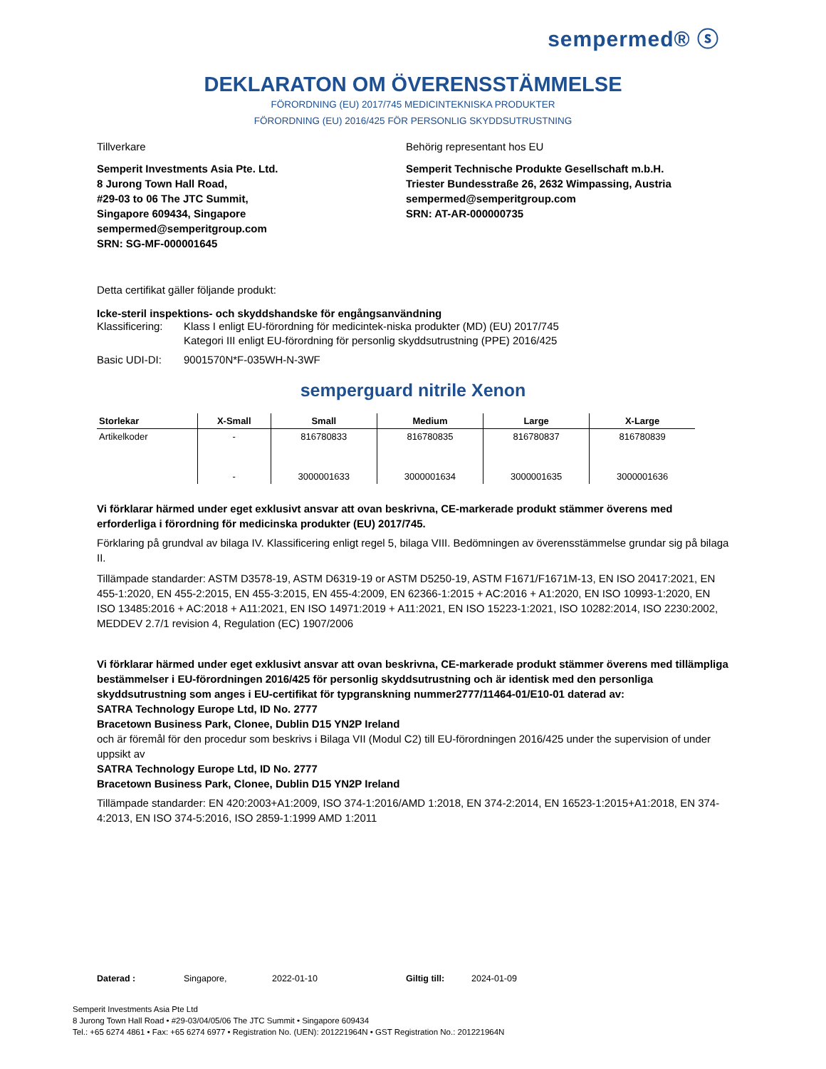sempermed® ⓢ
DEKLARATON OM ÖVERENSSTÄMMELSE
FÖRORDNING (EU) 2017/745 MEDICINTEKNISKA PRODUKTER
FÖRORDNING (EU) 2016/425 FÖR PERSONLIG SKYDDSUTRUSTNING
Tillverkare Behörig representant hos EU
Semperit Investments Asia Pte. Ltd.
8 Jurong Town Hall Road,
#29-03 to 06 The JTC Summit,
Singapore 609434, Singapore
sempermed@semperitgroup.com
SRN: SG-MF-000001645
Semperit Technische Produkte Gesellschaft m.b.H.
Triester Bundesstraße 26, 2632 Wimpassing, Austria
sempermed@semperitgroup.com
SRN: AT-AR-000000735
Detta certifikat gäller följande produkt:
Icke-steril inspektions- och skyddshandske för engångsanvändning
Klassificering:
Klass I enligt EU-förordning för medicintek-niska produkter (MD) (EU) 2017/745
Kategori III enligt EU-förordning för personlig skyddsutrustning (PPE) 2016/425
Basic UDI-DI: 9001570N*F-035WH-N-3WF
semperguard nitrile Xenon
| Storlekar | X-Small | Small | Medium | Large | X-Large |
| --- | --- | --- | --- | --- | --- |
| Artikelkoder | - | 816780833 | 816780835 | 816780837 | 816780839 |
| | - | 3000001633 | 3000001634 | 3000001635 | 3000001636 |
Vi förklarar härmed under eget exklusivt ansvar att ovan beskrivna, CE-markerade produkt stämmer överens med erforderliga i förordning för medicinska produkter (EU) 2017/745.
Förklaring på grundval av bilaga IV. Klassificering enligt regel 5, bilaga VIII. Bedömningen av överensstämmelse grundar sig på bilaga II.
Tillämpade standarder: ASTM D3578-19, ASTM D6319-19 or ASTM D5250-19, ASTM F1671/F1671M-13, EN ISO 20417:2021, EN 455-1:2020, EN 455-2:2015, EN 455-3:2015, EN 455-4:2009, EN 62366-1:2015 + AC:2016 + A1:2020, EN ISO 10993-1:2020, EN ISO 13485:2016 + AC:2018 + A11:2021, EN ISO 14971:2019 + A11:2021, EN ISO 15223-1:2021, ISO 10282:2014, ISO 2230:2002, MEDDEV 2.7/1 revision 4, Regulation (EC) 1907/2006
Vi förklarar härmed under eget exklusivt ansvar att ovan beskrivna, CE-markerade produkt stämmer överens med tillämpliga bestämmelser i EU-förordningen 2016/425 för personlig skyddsutrustning och är identisk med den personliga skyddsutrustning som anges i EU-certifikat för typgranskning nummer2777/11464-01/E10-01 daterad av:
SATRA Technology Europe Ltd, ID No. 2777
Bracetown Business Park, Clonee, Dublin D15 YN2P Ireland
och är föremål för den procedur som beskrivs i Bilaga VII (Modul C2) till EU-förordningen 2016/425 under the supervision of under uppsikt av
SATRA Technology Europe Ltd, ID No. 2777
Bracetown Business Park, Clonee, Dublin D15 YN2P Ireland
Tillämpade standarder: EN 420:2003+A1:2009, ISO 374-1:2016/AMD 1:2018, EN 374-2:2014, EN 16523-1:2015+A1:2018, EN 374-4:2013, EN ISO 374-5:2016, ISO 2859-1:1999 AMD 1:2011
Daterad : Singapore, 2022-01-10 Giltig till: 2024-01-09
Semperit Investments Asia Pte Ltd
8 Jurong Town Hall Road • #29-03/04/05/06 The JTC Summit • Singapore 609434
Tel.: +65 6274 4861 • Fax: +65 6274 6977 • Registration No. (UEN): 201221964N • GST Registration No.: 201221964N